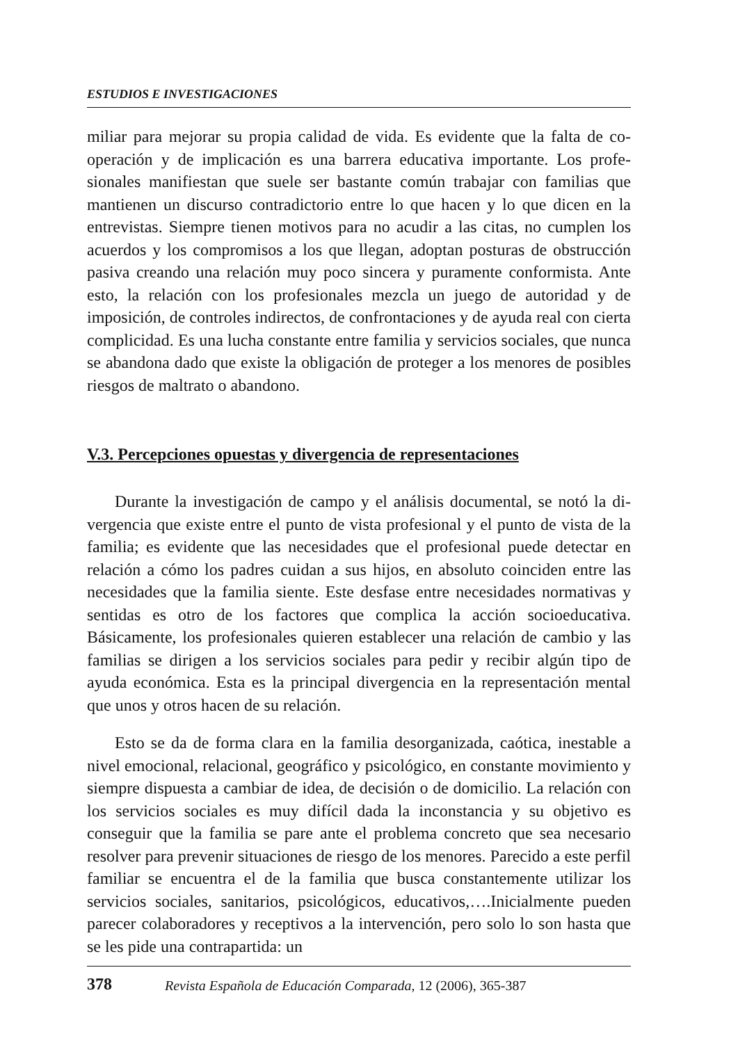ESTUDIOS E INVESTIGACIONES
miliar para mejorar su propia calidad de vida. Es evidente que la falta de co­operación y de implicación es una barrera educativa importante. Los profe­sionales manifiestan que suele ser bastante común trabajar con familias que mantienen un discurso contradictorio entre lo que hacen y lo que dicen en la entrevistas. Siempre tienen motivos para no acudir a las citas, no cumplen los acuerdos y los compromisos a los que llegan, adoptan posturas de obstruc­ción pasiva creando una relación muy poco sincera y puramente confor­mista. Ante esto, la relación con los profesionales mezcla un juego de auto­ridad y de imposición, de controles indirectos, de confrontaciones y de ayuda real con cierta complicidad. Es una lucha constante entre familia y ser­vicios sociales, que nunca se abandona dado que existe la obligación de proteger a los menores de posibles riesgos de maltrato o abandono.
V.3. Percepciones opuestas y divergencia de representaciones
Durante la investigación de campo y el análisis documental, se notó la di­vergencia que existe entre el punto de vista profesional y el punto de vista de la familia; es evidente que las necesidades que el profesional puede detectar en relación a cómo los padres cuidan a sus hijos, en absoluto coinciden entre las necesidades que la familia siente. Este desfase entre necesidades norma­tivas y sentidas es otro de los factores que complica la acción socioeducativa. Básicamente, los profesionales quieren establecer una relación de cambio y las familias se dirigen a los servicios sociales para pedir y recibir algún tipo de ayuda económica. Esta es la principal divergencia en la representación mental que unos y otros hacen de su relación.
Esto se da de forma clara en la familia desorganizada, caótica, inestable a nivel emocional, relacional, geográfico y psicológico, en constante movi­miento y siempre dispuesta a cambiar de idea, de decisión o de domicilio. La relación con los servicios sociales es muy difícil dada la inconstancia y su objetivo es conseguir que la familia se pare ante el problema concreto que sea necesario resolver para prevenir situaciones de riesgo de los menores. Pa­recido a este perfil familiar se encuentra el de la familia que busca constan­temente utilizar los servicios sociales, sanitarios, psicológicos, educati­vos,….Inicialmente pueden parecer colaboradores y receptivos a la intervención, pero solo lo son hasta que se les pide una contrapartida: un
378 Revista Española de Educación Comparada, 12 (2006), 365-387